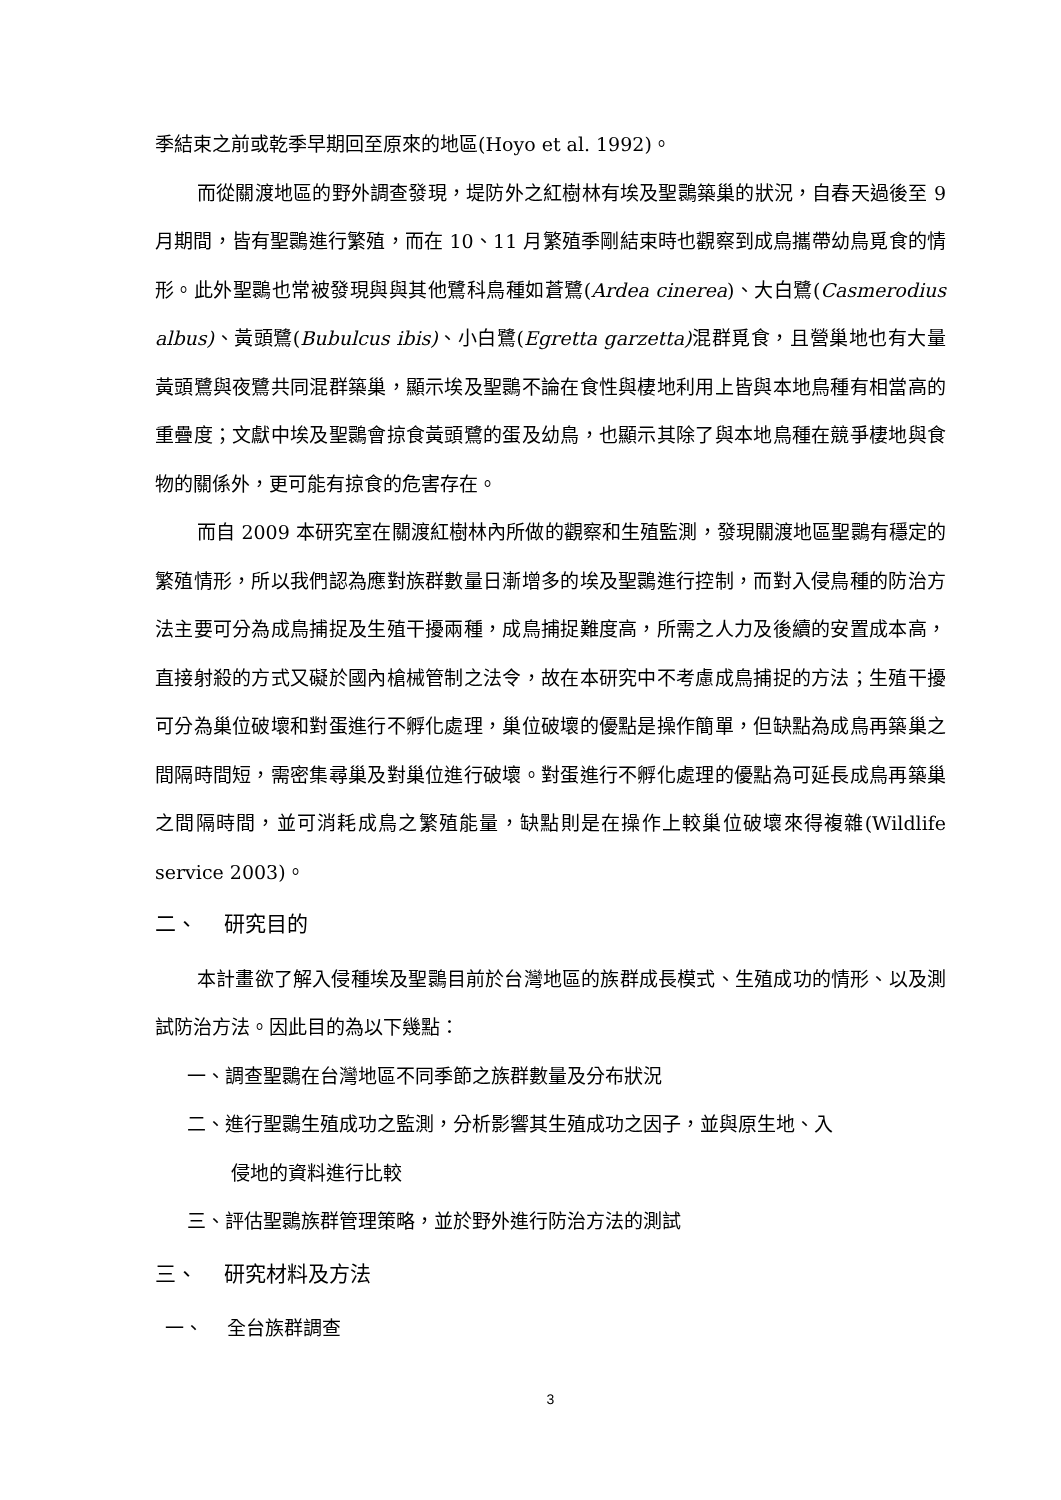季結束之前或乾季早期回至原來的地區(Hoyo et al. 1992)。
而從關渡地區的野外調查發現，堤防外之紅樹林有埃及聖䴉築巢的狀況，自春天過後至 9 月期間，皆有聖䴉進行繁殖，而在 10、11 月繁殖季剛結束時也觀察到成鳥攜帶幼鳥覓食的情形。此外聖䴉也常被發現與與其他鷺科鳥種如蒼鷺(Ardea cinerea)、大白鷺(Casmerodius albus)、黃頭鷺(Bubulcus ibis)、小白鷺(Egretta garzetta) 混群覓食，且營巢地也有大量黃頭鷺與夜鷺共同混群築巢，顯示埃及聖䴉不論在食性與棲地利用上皆與本地鳥種有相當高的重疊度；文獻中埃及聖䴉會掠食黃頭鷺的蛋及幼鳥，也顯示其除了與本地鳥種在競爭棲地與食物的關係外，更可能有掠食的危害存在。
而自 2009 本研究室在關渡紅樹林內所做的觀察和生殖監測，發現關渡地區聖䴉有穩定的繁殖情形，所以我們認為應對族群數量日漸增多的埃及聖䴉進行控制，而對入侵鳥種的防治方法主要可分為成鳥捕捉及生殖干擾兩種，成鳥捕捉難度高，所需之人力及後續的安置成本高，直接射殺的方式又礙於國內槍械管制之法令，故在本研究中不考慮成鳥捕捉的方法；生殖干擾可分為巢位破壞和對蛋進行不孵化處理，巢位破壞的優點是操作簡單，但缺點為成鳥再築巢之間隔時間短，需密集尋巢及對巢位進行破壞。對蛋進行不孵化處理的優點為可延長成鳥再築巢之間隔時間，並可消耗成鳥之繁殖能量，缺點則是在操作上較巢位破壞來得複雜(Wildlife service 2003)。
二、 研究目的
本計畫欲了解入侵種埃及聖䴉目前於台灣地區的族群成長模式、生殖成功的情形、以及測試防治方法。因此目的為以下幾點：
一、調查聖䴉在台灣地區不同季節之族群數量及分布狀況
二、進行聖䴉生殖成功之監測，分析影響其生殖成功之因子，並與原生地、入
侵地的資料進行比較
三、評估聖䴉族群管理策略，並於野外進行防治方法的測試
三、 研究材料及方法
一、 全台族群調查
3